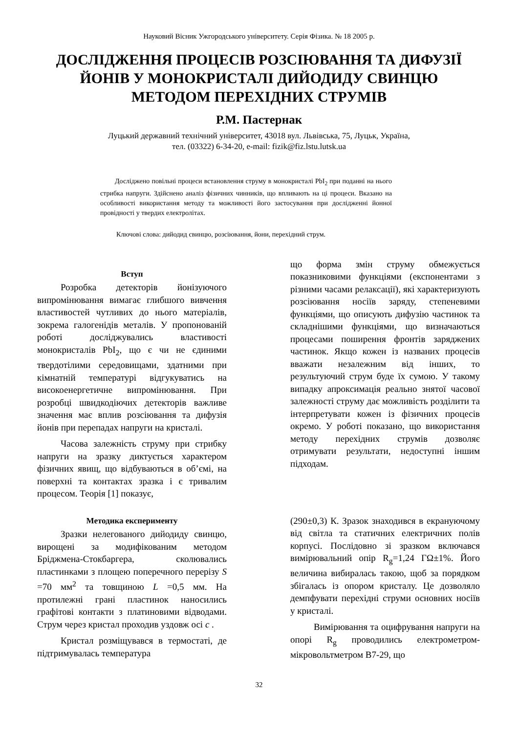Науковий Вісник Ужгородського університету. Серія Фізика. № 18 2005 р.
ДОСЛІДЖЕННЯ ПРОЦЕСІВ РОЗСІЮВАННЯ ТА ДИФУЗІЇ ЙОНІВ У МОНОКРИСТАЛІ ДИЙОДИДУ СВИНЦЮ МЕТОДОМ ПЕРЕХІДНИХ СТРУМІВ
Р.М. Пастернак
Луцький державний технічний університет, 43018 вул. Львівська, 75, Луцьк, Україна,
тел. (03322) 6-34-20, e-mail: fizik@fiz.lstu.lutsk.ua
Досліджено повільні процеси встановлення струму в монокристалі PbI<sub>2</sub> при поданні на нього стрибка напруги. Здійснено аналіз фізичних чинників, що впливають на ці процеси. Вказано на особливості використання методу та можливості його застосування при дослідженні йонної провідності у твердих електролітах.
Ключові слова: дийодид свинцю, розсіювання, йони, перехідний струм.
Вступ
Розробка детекторів йонізуючого випромінювання вимагає глибшого вивчення властивостей чутливих до нього матеріалів, зокрема галогенідів металів. У пропонованій роботі досліджувались властивості монокристалів PbI<sub>2</sub>, що є чи не єдиними твердотілими середовищами, здатними при кімнатній температурі відгукуватись на високоенергетичне випромінювання. При розробці швидкодіючих детекторів важливе значення має вплив розсіювання та дифузія йонів при перепадах напруги на кристалі.
Часова залежність струму при стрибку напруги на зразку диктується характером фізичних явищ, що відбуваються в об’ємі, на поверхні та контактах зразка і є тривалим процесом. Теорія [1] показує,
що форма змін струму обмежується показниковими функціями (експонентами з різними часами релаксації), які характеризують розсіювання носіїв заряду, степеневими функціями, що описують дифузію частинок та складнішими функціями, що визначаються процесами поширення фронтів заряджених частинок. Якщо кожен із названих процесів вважати незалежним від інших, то результуючий струм буде їх сумою. У такому випадку апроксимація реально знятої часової залежності струму дає можливість розділити та інтерпретувати кожен із фізичних процесів окремо. У роботі показано, що використання методу перехідних струмів дозволяє отримувати результати, недоступні іншим підходам.
Методика експерименту
Зразки нелегованого дийодиду свинцю, вирощені за модифікованим методом Бріджмена-Стокбаргера, сколювались пластинками з площею поперечного перерізу S =70 мм<sup>2</sup> та товщиною L =0,5 мм. На протилежні грані пластинок наносились графітові контакти з платиновими відводами. Струм через кристал проходив уздовж осі c .
Кристал розміщувався в термостаті, де підтримувалась температура
(290±0,3) К. Зразок знаходився в екрануючому від світла та статичних електричних полів корпусі. Послідовно зі зразком включався вимірювальний опір R<sub>g</sub>=1,24 ГΩ±1%. Його величина вибиралась такою, щоб за порядком збігалась із опором кристалу. Це дозволяло демпфувати перехідні струми основних носіїв у кристалі.
Вимірювання та оцифрування напруги на опорі R<sub>g</sub> проводились електрометром-мікровольтметром В7-29, що
32